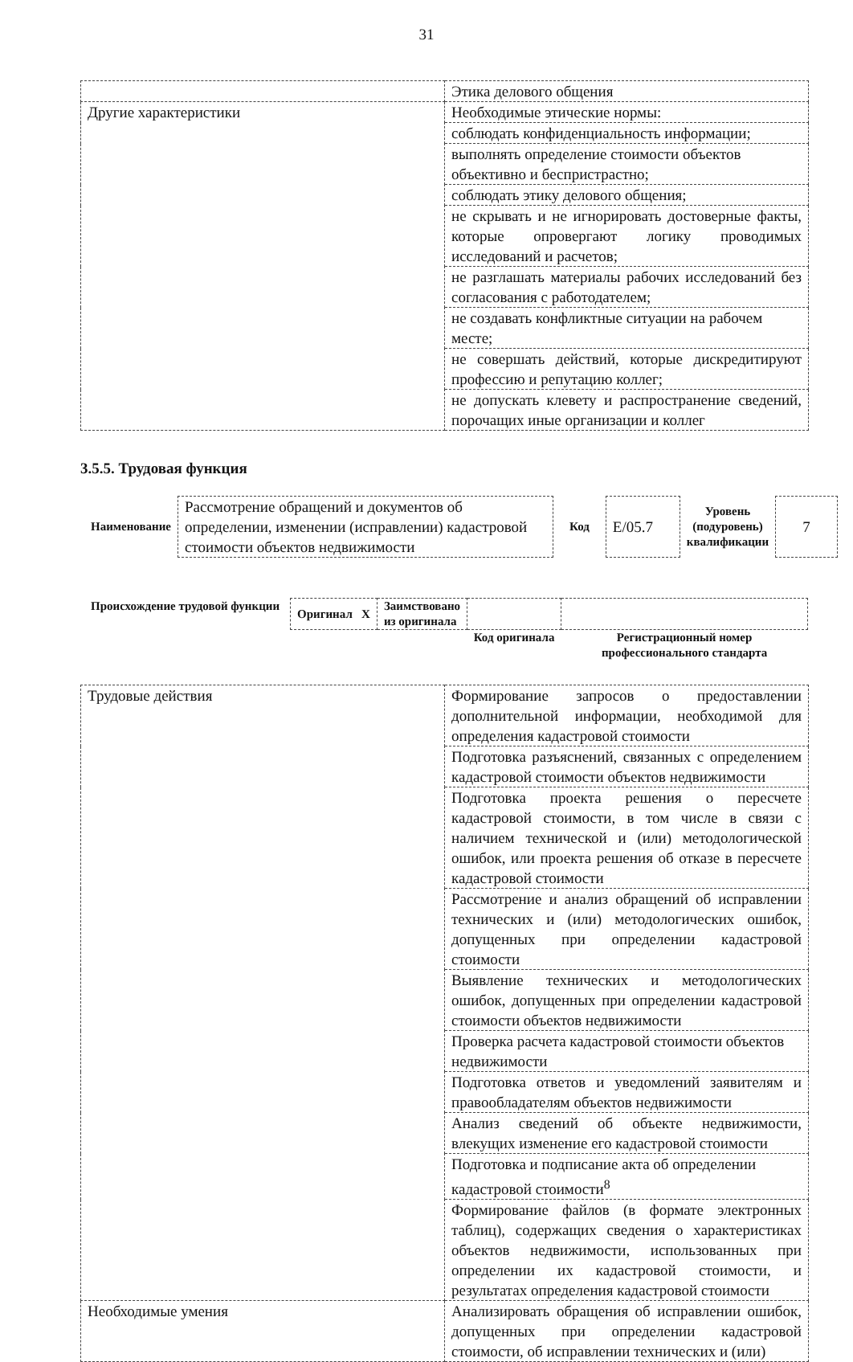31
| | Этика делового общения |
| Другие характеристики | Необходимые этические нормы: |
| | соблюдать конфиденциальность информации; |
| | выполнять определение стоимости объектов объективно и беспристрастно; |
| | соблюдать этику делового общения; |
| | не скрывать и не игнорировать достоверные факты, которые опровергают логику проводимых исследований и расчетов; |
| | не разглашать материалы рабочих исследований без согласования с работодателем; |
| | не создавать конфликтные ситуации на рабочем месте; |
| | не совершать действий, которые дискредитируют профессию и репутацию коллег; |
| | не допускать клевету и распространение сведений, порочащих иные организации и коллег |
3.5.5. Трудовая функция
| Наименование | Рассмотрение обращений и документов об определении, изменении (исправлении) кадастровой стоимости объектов недвижимости | Код | E/05.7 | Уровень (подуровень) квалификации | 7 |
| Происхождение трудовой функции | Оригинал X | Заимствовано из оригинала | | |
| | | | Код оригинала | Регистрационный номер профессионального стандарта |
| Трудовые действия | Формирование запросов о предоставлении дополнительной информации, необходимой для определения кадастровой стоимости |
| | Подготовка разъяснений, связанных с определением кадастровой стоимости объектов недвижимости |
| | Подготовка проекта решения о пересчете кадастровой стоимости, в том числе в связи с наличием технической и (или) методологической ошибок, или проекта решения об отказе в пересчете кадастровой стоимости |
| | Рассмотрение и анализ обращений об исправлении технических и (или) методологических ошибок, допущенных при определении кадастровой стоимости |
| | Выявление технических и методологических ошибок, допущенных при определении кадастровой стоимости объектов недвижимости |
| | Проверка расчета кадастровой стоимости объектов недвижимости |
| | Подготовка ответов и уведомлений заявителям и правообладателям объектов недвижимости |
| | Анализ сведений об объекте недвижимости, влекущих изменение его кадастровой стоимости |
| | Подготовка и подписание акта об определении кадастровой стоимости<sup>8</sup> |
| | Формирование файлов (в формате электронных таблиц), содержащих сведения о характеристиках объектов недвижимости, использованных при определении их кадастровой стоимости, и результатах определения кадастровой стоимости |
| Необходимые умения | Анализировать обращения об исправлении ошибок, допущенных при определении кадастровой стоимости, об исправлении технических и (или) |